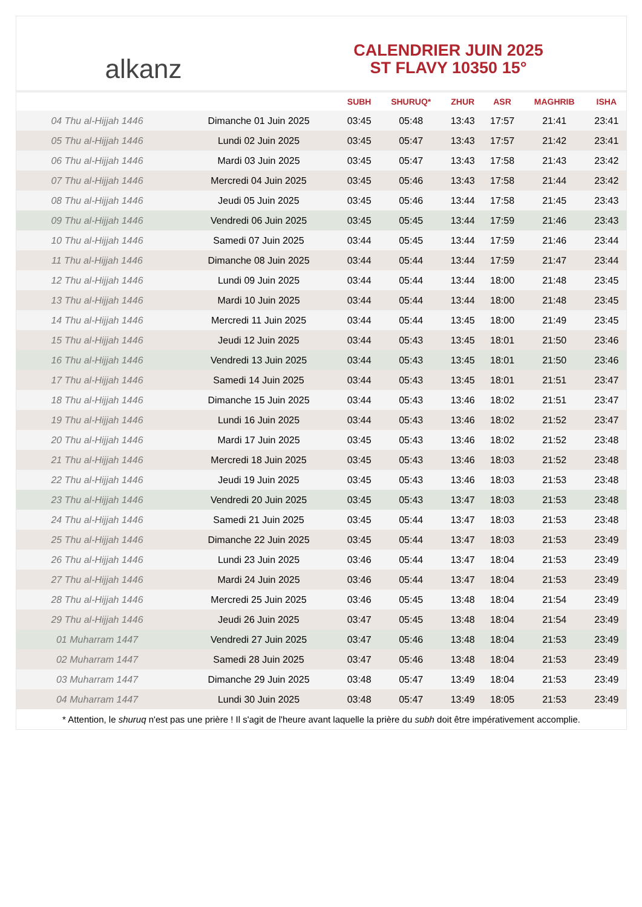alkanz
CALENDRIER JUIN 2025
ST FLAVY 10350 15°
| | | SUBH | SHURUQ* | ZHUR | ASR | MAGHRIB | ISHA |
| --- | --- | --- | --- | --- | --- | --- | --- |
| 04 Thu al-Hijjah 1446 | Dimanche 01 Juin 2025 | 03:45 | 05:48 | 13:43 | 17:57 | 21:41 | 23:41 |
| 05 Thu al-Hijjah 1446 | Lundi 02 Juin 2025 | 03:45 | 05:47 | 13:43 | 17:57 | 21:42 | 23:41 |
| 06 Thu al-Hijjah 1446 | Mardi 03 Juin 2025 | 03:45 | 05:47 | 13:43 | 17:58 | 21:43 | 23:42 |
| 07 Thu al-Hijjah 1446 | Mercredi 04 Juin 2025 | 03:45 | 05:46 | 13:43 | 17:58 | 21:44 | 23:42 |
| 08 Thu al-Hijjah 1446 | Jeudi 05 Juin 2025 | 03:45 | 05:46 | 13:44 | 17:58 | 21:45 | 23:43 |
| 09 Thu al-Hijjah 1446 | Vendredi 06 Juin 2025 | 03:45 | 05:45 | 13:44 | 17:59 | 21:46 | 23:43 |
| 10 Thu al-Hijjah 1446 | Samedi 07 Juin 2025 | 03:44 | 05:45 | 13:44 | 17:59 | 21:46 | 23:44 |
| 11 Thu al-Hijjah 1446 | Dimanche 08 Juin 2025 | 03:44 | 05:44 | 13:44 | 17:59 | 21:47 | 23:44 |
| 12 Thu al-Hijjah 1446 | Lundi 09 Juin 2025 | 03:44 | 05:44 | 13:44 | 18:00 | 21:48 | 23:45 |
| 13 Thu al-Hijjah 1446 | Mardi 10 Juin 2025 | 03:44 | 05:44 | 13:44 | 18:00 | 21:48 | 23:45 |
| 14 Thu al-Hijjah 1446 | Mercredi 11 Juin 2025 | 03:44 | 05:44 | 13:45 | 18:00 | 21:49 | 23:45 |
| 15 Thu al-Hijjah 1446 | Jeudi 12 Juin 2025 | 03:44 | 05:43 | 13:45 | 18:01 | 21:50 | 23:46 |
| 16 Thu al-Hijjah 1446 | Vendredi 13 Juin 2025 | 03:44 | 05:43 | 13:45 | 18:01 | 21:50 | 23:46 |
| 17 Thu al-Hijjah 1446 | Samedi 14 Juin 2025 | 03:44 | 05:43 | 13:45 | 18:01 | 21:51 | 23:47 |
| 18 Thu al-Hijjah 1446 | Dimanche 15 Juin 2025 | 03:44 | 05:43 | 13:46 | 18:02 | 21:51 | 23:47 |
| 19 Thu al-Hijjah 1446 | Lundi 16 Juin 2025 | 03:44 | 05:43 | 13:46 | 18:02 | 21:52 | 23:47 |
| 20 Thu al-Hijjah 1446 | Mardi 17 Juin 2025 | 03:45 | 05:43 | 13:46 | 18:02 | 21:52 | 23:48 |
| 21 Thu al-Hijjah 1446 | Mercredi 18 Juin 2025 | 03:45 | 05:43 | 13:46 | 18:03 | 21:52 | 23:48 |
| 22 Thu al-Hijjah 1446 | Jeudi 19 Juin 2025 | 03:45 | 05:43 | 13:46 | 18:03 | 21:53 | 23:48 |
| 23 Thu al-Hijjah 1446 | Vendredi 20 Juin 2025 | 03:45 | 05:43 | 13:47 | 18:03 | 21:53 | 23:48 |
| 24 Thu al-Hijjah 1446 | Samedi 21 Juin 2025 | 03:45 | 05:44 | 13:47 | 18:03 | 21:53 | 23:48 |
| 25 Thu al-Hijjah 1446 | Dimanche 22 Juin 2025 | 03:45 | 05:44 | 13:47 | 18:03 | 21:53 | 23:49 |
| 26 Thu al-Hijjah 1446 | Lundi 23 Juin 2025 | 03:46 | 05:44 | 13:47 | 18:04 | 21:53 | 23:49 |
| 27 Thu al-Hijjah 1446 | Mardi 24 Juin 2025 | 03:46 | 05:44 | 13:47 | 18:04 | 21:53 | 23:49 |
| 28 Thu al-Hijjah 1446 | Mercredi 25 Juin 2025 | 03:46 | 05:45 | 13:48 | 18:04 | 21:54 | 23:49 |
| 29 Thu al-Hijjah 1446 | Jeudi 26 Juin 2025 | 03:47 | 05:45 | 13:48 | 18:04 | 21:54 | 23:49 |
| 01 Muharram 1447 | Vendredi 27 Juin 2025 | 03:47 | 05:46 | 13:48 | 18:04 | 21:53 | 23:49 |
| 02 Muharram 1447 | Samedi 28 Juin 2025 | 03:47 | 05:46 | 13:48 | 18:04 | 21:53 | 23:49 |
| 03 Muharram 1447 | Dimanche 29 Juin 2025 | 03:48 | 05:47 | 13:49 | 18:04 | 21:53 | 23:49 |
| 04 Muharram 1447 | Lundi 30 Juin 2025 | 03:48 | 05:47 | 13:49 | 18:05 | 21:53 | 23:49 |
* Attention, le shuruq n'est pas une prière ! Il s'agit de l'heure avant laquelle la prière du subh doit être impérativement accomplie.